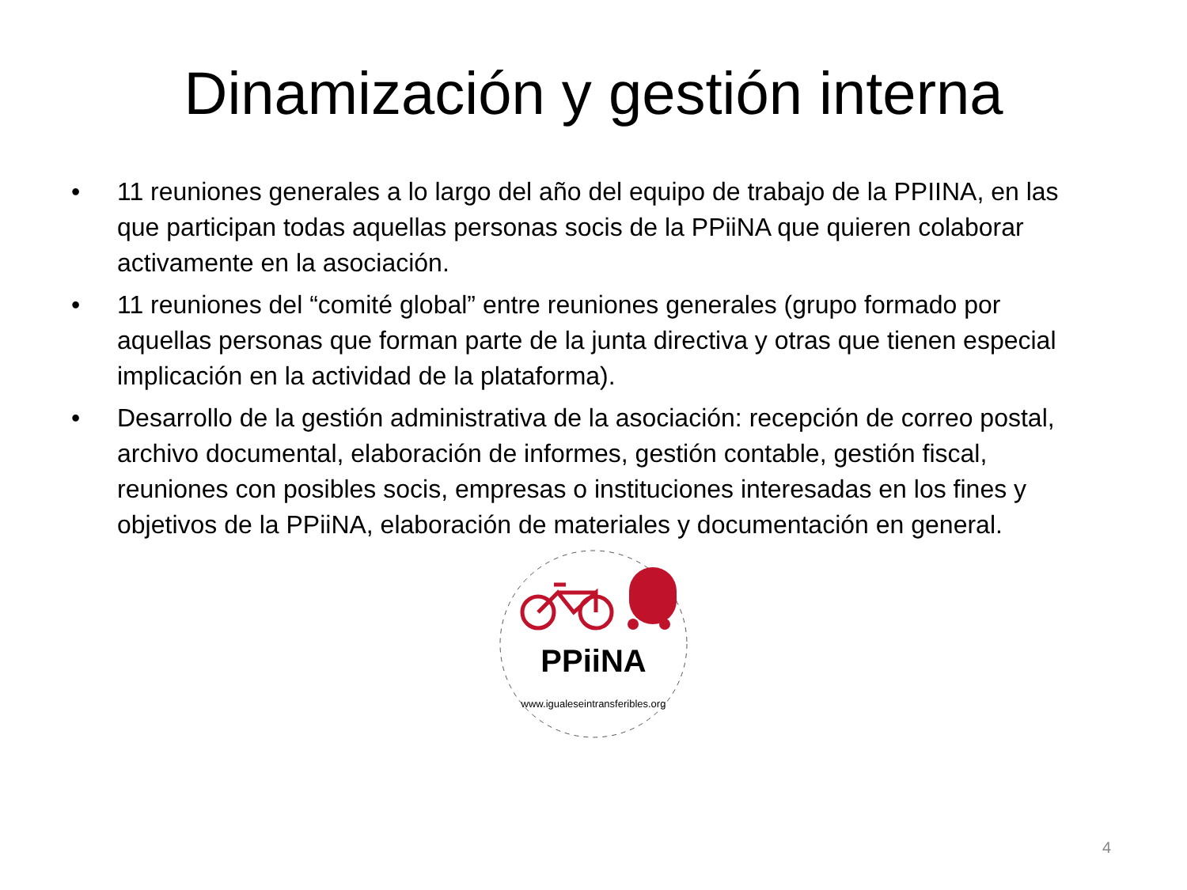Dinamización y gestión interna
• 11 reuniones generales a lo largo del año del equipo de trabajo de la PPIINA, en las que participan todas aquellas personas socis de la PPiiNA que quieren colaborar activamente en la asociación.
• 11 reuniones del “comité global” entre reuniones generales (grupo formado por aquellas personas que forman parte de la junta directiva y otras que tienen especial implicación en la actividad de la plataforma).
• Desarrollo de la gestión administrativa de la asociación: recepción de correo postal, archivo documental, elaboración de informes, gestión contable, gestión fiscal, reuniones con posibles socis, empresas o instituciones interesadas en los fines y objetivos de la PPiiNA, elaboración de materiales y documentación en general.
PPiiNA
www.igualeseintransferibles.org
4